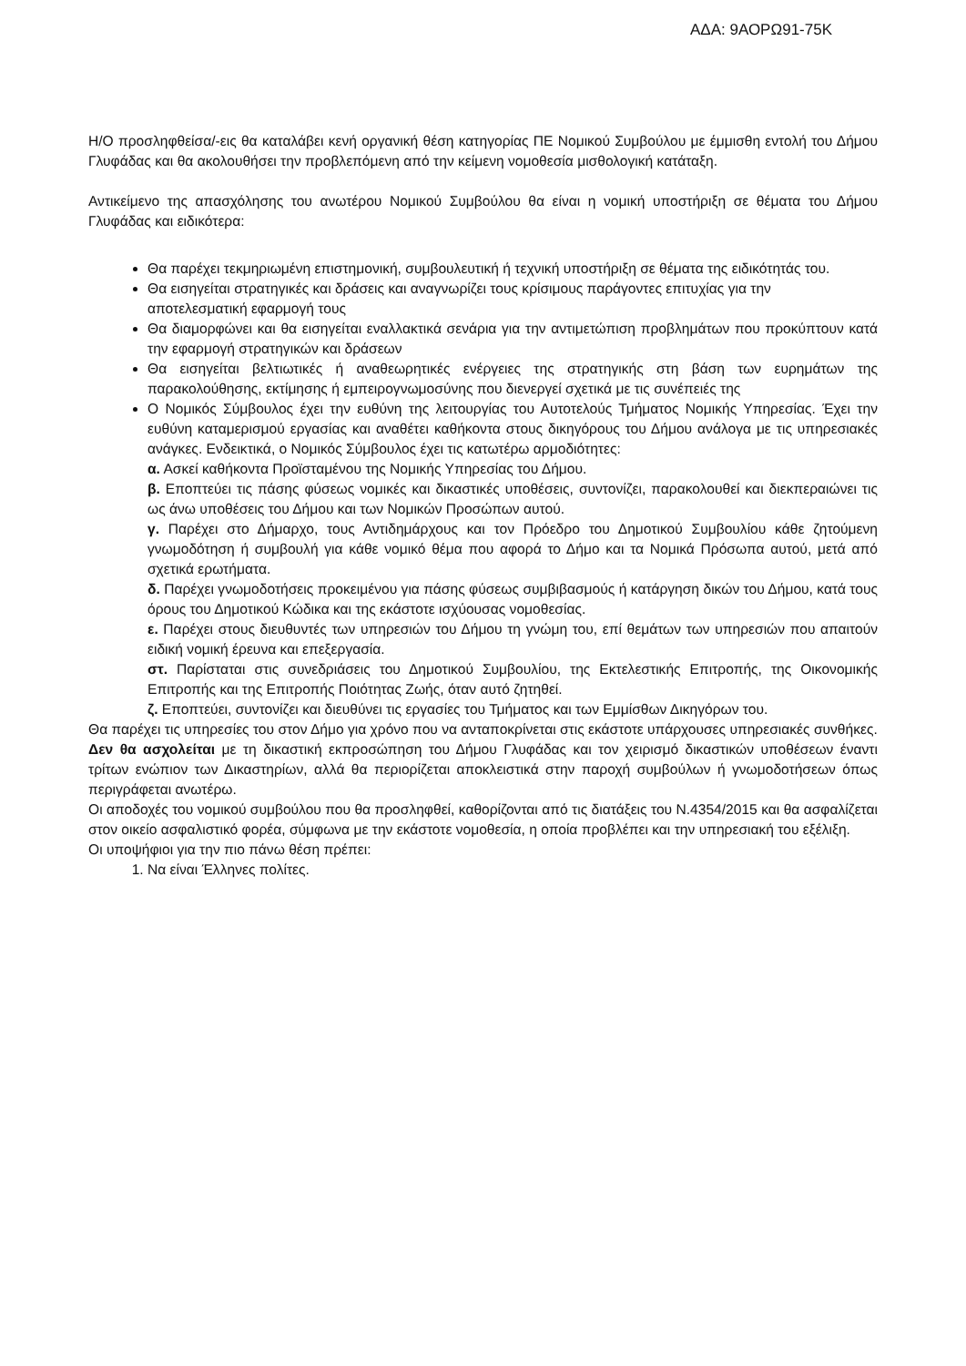ΑΔΑ: 9ΑΟΡΩ91-75Κ
Η/Ο προσληφθείσα/-εις θα καταλάβει κενή οργανική θέση κατηγορίας ΠΕ Νομικού Συμβούλου με έμμισθη εντολή του Δήμου Γλυφάδας και θα ακολουθήσει την προβλεπόμενη από την κείμενη νομοθεσία μισθολογική κατάταξη.
Αντικείμενο της απασχόλησης του ανωτέρου Νομικού Συμβούλου θα είναι η νομική υποστήριξη σε θέματα του Δήμου Γλυφάδας και ειδικότερα:
Θα παρέχει τεκμηριωμένη επιστημονική, συμβουλευτική ή τεχνική υποστήριξη σε θέματα της ειδικότητάς του.
Θα εισηγείται στρατηγικές και δράσεις και αναγνωρίζει τους κρίσιμους παράγοντες επιτυχίας για την
αποτελεσματική εφαρμογή τους
Θα διαμορφώνει και θα εισηγείται εναλλακτικά σενάρια για την αντιμετώπιση προβλημάτων που προκύπτουν κατά την εφαρμογή στρατηγικών και δράσεων
Θα εισηγείται βελτιωτικές ή αναθεωρητικές ενέργειες της στρατηγικής στη βάση των ευρημάτων της παρακολούθησης, εκτίμησης ή εμπειρογνωμοσύνης που διενεργεί σχετικά με τις συνέπειές της
Ο Νομικός Σύμβουλος έχει την ευθύνη της λειτουργίας του Αυτοτελούς Τμήματος Νομικής Υπηρεσίας. Έχει την ευθύνη καταμερισμού εργασίας και αναθέτει καθήκοντα στους δικηγόρους του Δήμου ανάλογα με τις υπηρεσιακές ανάγκες. Ενδεικτικά, ο Νομικός Σύμβουλος έχει τις κατωτέρω αρμοδιότητες:
α. Ασκεί καθήκοντα Προϊσταμένου της Νομικής Υπηρεσίας του Δήμου.
β. Εποπτεύει τις πάσης φύσεως νομικές και δικαστικές υποθέσεις, συντονίζει, παρακολουθεί και διεκπεραιώνει τις ως άνω υποθέσεις του Δήμου και των Νομικών Προσώπων αυτού.
γ. Παρέχει στο Δήμαρχο, τους Αντιδημάρχους και τον Πρόεδρο του Δημοτικού Συμβουλίου κάθε ζητούμενη γνωμοδότηση ή συμβουλή για κάθε νομικό θέμα που αφορά το Δήμο και τα Νομικά Πρόσωπα αυτού, μετά από σχετικά ερωτήματα.
δ. Παρέχει γνωμοδοτήσεις προκειμένου για πάσης φύσεως συμβιβασμούς ή κατάργηση δικών του Δήμου, κατά τους όρους του Δημοτικού Κώδικα και της εκάστοτε ισχύουσας νομοθεσίας.
ε. Παρέχει στους διευθυντές των υπηρεσιών του Δήμου τη γνώμη του, επί θεμάτων των υπηρεσιών που απαιτούν ειδική νομική έρευνα και επεξεργασία.
στ. Παρίσταται στις συνεδριάσεις του Δημοτικού Συμβουλίου, της Εκτελεστικής Επιτροπής, της Οικονομικής Επιτροπής και της Επιτροπής Ποιότητας Ζωής, όταν αυτό ζητηθεί.
ζ. Εποπτεύει, συντονίζει και διευθύνει τις εργασίες του Τμήματος και των Εμμίσθων Δικηγόρων του.
Θα παρέχει τις υπηρεσίες του στον Δήμο για χρόνο που να ανταποκρίνεται στις εκάστοτε υπάρχουσες υπηρεσιακές συνθήκες.
Δεν θα ασχολείται με τη δικαστική εκπροσώπηση του Δήμου Γλυφάδας και τον χειρισμό δικαστικών υποθέσεων έναντι τρίτων ενώπιον των Δικαστηρίων, αλλά θα περιορίζεται αποκλειστικά στην παροχή συμβούλων ή γνωμοδοτήσεων όπως περιγράφεται ανωτέρω.
Οι αποδοχές του νομικού συμβούλου που θα προσληφθεί, καθορίζονται από τις διατάξεις του Ν.4354/2015 και θα ασφαλίζεται στον οικείο ασφαλιστικό φορέα, σύμφωνα με την εκάστοτε νομοθεσία, η οποία προβλέπει και την υπηρεσιακή του εξέλιξη.
Οι υποψήφιοι για την πιο πάνω θέση πρέπει:
1. Να είναι Έλληνες πολίτες.